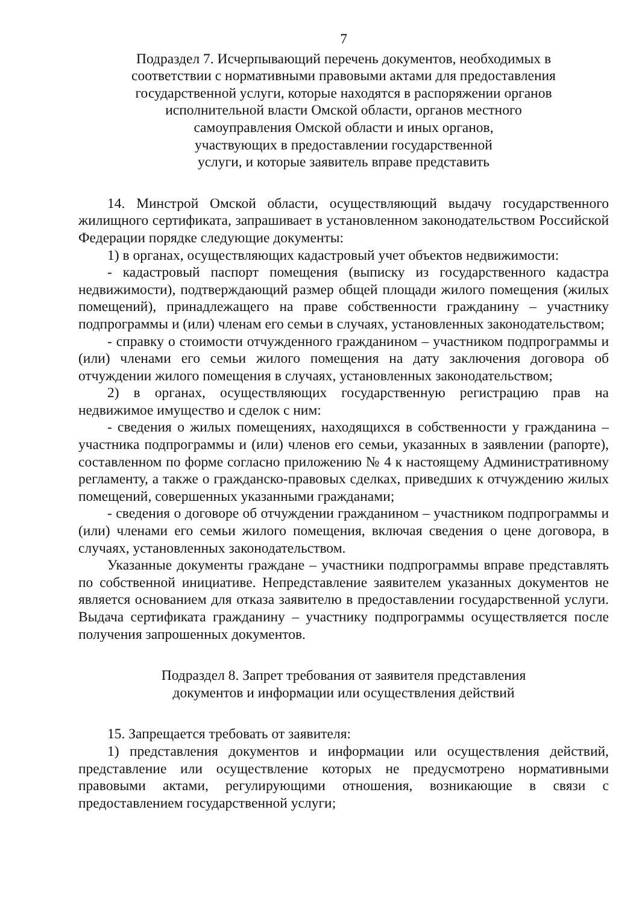7
Подраздел 7. Исчерпывающий перечень документов, необходимых в
соответствии с нормативными правовыми актами для предоставления
государственной услуги, которые находятся в распоряжении органов
исполнительной власти Омской области, органов местного
самоуправления Омской области и иных органов,
участвующих в предоставлении государственной
услуги, и которые заявитель вправе представить
14. Минстрой Омской области, осуществляющий выдачу государственного жилищного сертификата, запрашивает в установленном законодательством Российской Федерации порядке следующие документы:
1) в органах, осуществляющих кадастровый учет объектов недвижимости:
- кадастровый паспорт помещения (выписку из государственного кадастра недвижимости), подтверждающий размер общей площади жилого помещения (жилых помещений), принадлежащего на праве собственности гражданину – участнику подпрограммы и (или) членам его семьи в случаях, установленных законодательством;
- справку о стоимости отчужденного гражданином – участником подпрограммы и (или) членами его семьи жилого помещения на дату заключения договора об отчуждении жилого помещения в случаях, установленных законодательством;
2) в органах, осуществляющих государственную регистрацию прав на недвижимое имущество и сделок с ним:
- сведения о жилых помещениях, находящихся в собственности у гражданина – участника подпрограммы и (или) членов его семьи, указанных в заявлении (рапорте), составленном по форме согласно приложению № 4 к настоящему Административному регламенту, а также о гражданско-правовых сделках, приведших к отчуждению жилых помещений, совершенных указанными гражданами;
- сведения о договоре об отчуждении гражданином – участником подпрограммы и (или) членами его семьи жилого помещения, включая сведения о цене договора, в случаях, установленных законодательством.
Указанные документы граждане – участники подпрограммы вправе представлять по собственной инициативе. Непредставление заявителем указанных документов не является основанием для отказа заявителю в предоставлении государственной услуги. Выдача сертификата гражданину – участнику подпрограммы осуществляется после получения запрошенных документов.
Подраздел 8. Запрет требования от заявителя представления
документов и информации или осуществления действий
15. Запрещается требовать от заявителя:
1) представления документов и информации или осуществления действий, представление или осуществление которых не предусмотрено нормативными правовыми актами, регулирующими отношения, возникающие в связи с предоставлением государственной услуги;